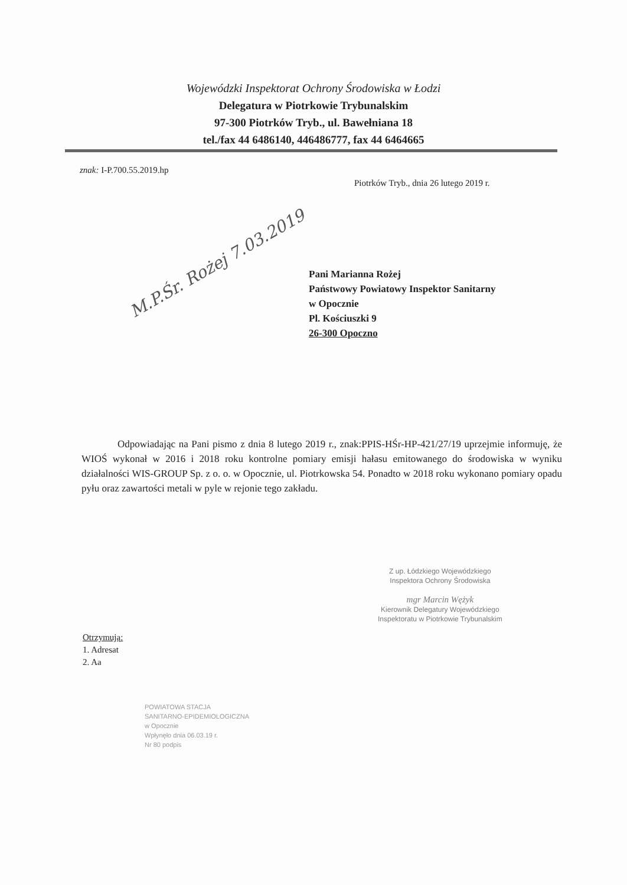Wojewódzki Inspektorat Ochrony Środowiska w Łodzi
Delegatura w Piotrkowie Trybunalskim
97-300 Piotrków Tryb., ul. Bawełniana 18
tel./fax 44 6486140, 446486777, fax 44 6464665
znak: I-P.700.55.2019.hp
Piotrków Tryb., dnia 26 lutego 2019 r.
M.P.Śr. Rożej 7.03.2019
Pani Marianna Rożej
Państwowy Powiatowy Inspektor Sanitarny
w Opocznie
Pl. Kościuszki 9
26-300 Opoczno
Odpowiadając na Pani pismo z dnia 8 lutego 2019 r., znak:PPIS-HŚr-HP-421/27/19 uprzejmie informuję, że WIOŚ wykonał w 2016 i 2018 roku kontrolne pomiary emisji hałasu emitowanego do środowiska w wyniku działalności WIS-GROUP Sp. z o. o. w Opocznie, ul. Piotrkowska 54. Ponadto w 2018 roku wykonano pomiary opadu pyłu oraz zawartości metali w pyle w rejonie tego zakładu.
Z up. Łódzkiego Wojewódzkiego
Inspektora Ochrony Środowiska
mgr Marcin Wężyk
Kierownik Delegatury Wojewódzkiego
Inspektoratu w Piotrkowie Trybunalskim
Otrzymują:
1. Adresat
2. Aa
POWIATOWA STACJA
SANITARNO-EPIDEMIOLOGICZNA
w Opocznie
Wpłynęło dnia 06.03.19 r.
Nr 80 podpis